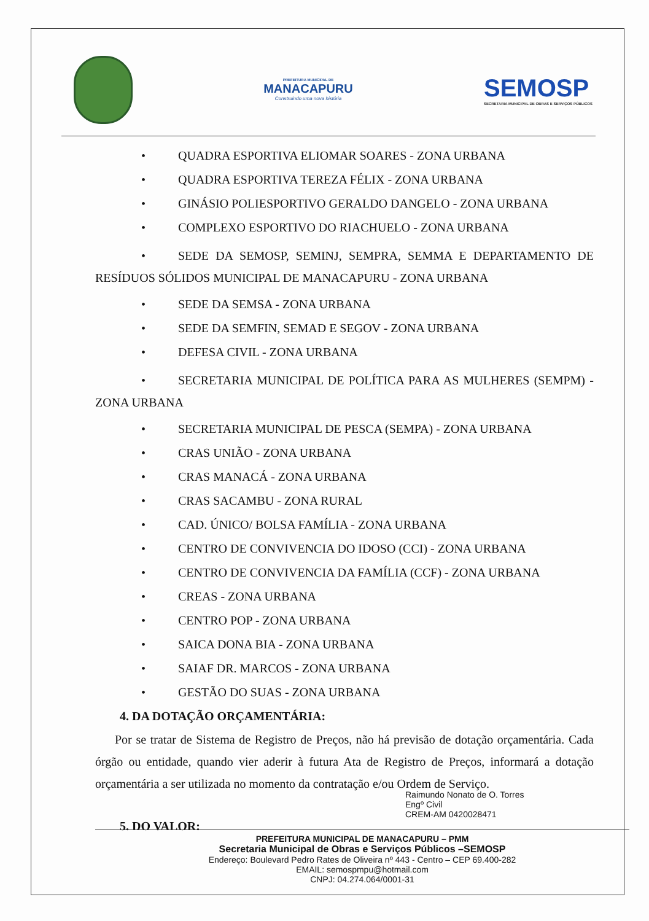PREFEITURA MUNICIPAL DE
MANACAPURU
Construindo uma nova história
SEMOSP
SECRETARIA MUNICIPAL DE OBRAS E SERVIÇOS PÚBLICOS
• QUADRA ESPORTIVA ELIOMAR SOARES - ZONA URBANA
• QUADRA ESPORTIVA TEREZA FÉLIX - ZONA URBANA
• GINÁSIO POLIESPORTIVO GERALDO DANGELO - ZONA URBANA
• COMPLEXO ESPORTIVO DO RIACHUELO - ZONA URBANA
• SEDE DA SEMOSP, SEMINJ, SEMPRA, SEMMA E DEPARTAMENTO DE RESÍDUOS SÓLIDOS MUNICIPAL DE MANACAPURU - ZONA URBANA
• SEDE DA SEMSA - ZONA URBANA
• SEDE DA SEMFIN, SEMAD E SEGOV - ZONA URBANA
• DEFESA CIVIL - ZONA URBANA
• SECRETARIA MUNICIPAL DE POLÍTICA PARA AS MULHERES (SEMPM) - ZONA URBANA
• SECRETARIA MUNICIPAL DE PESCA (SEMPA) - ZONA URBANA
• CRAS UNIÃO - ZONA URBANA
• CRAS MANACÁ - ZONA URBANA
• CRAS SACAMBU - ZONA RURAL
• CAD. ÚNICO/ BOLSA FAMÍLIA - ZONA URBANA
• CENTRO DE CONVIVENCIA DO IDOSO (CCI) - ZONA URBANA
• CENTRO DE CONVIVENCIA DA FAMÍLIA (CCF) - ZONA URBANA
• CREAS - ZONA URBANA
• CENTRO POP - ZONA URBANA
• SAICA DONA BIA - ZONA URBANA
• SAIAF DR. MARCOS - ZONA URBANA
• GESTÃO DO SUAS - ZONA URBANA
4. DA DOTAÇÃO ORÇAMENTÁRIA:
Por se tratar de Sistema de Registro de Preços, não há previsão de dotação orçamentária. Cada órgão ou entidade, quando vier aderir à futura Ata de Registro de Preços, informará a dotação orçamentária a ser utilizada no momento da contratação e/ou Ordem de Serviço.
5. DO VALOR:
Raimundo Nonato de O. Torres
Engº Civil
CREM-AM 0420028471
PREFEITURA MUNICIPAL DE MANACAPURU – PMM
Secretaria Municipal de Obras e Serviços Públicos –SEMOSP
Endereço: Boulevard Pedro Rates de Oliveira nº 443 - Centro – CEP 69.400-282
EMAIL: semospmpu@hotmail.com
CNPJ: 04.274.064/0001-31